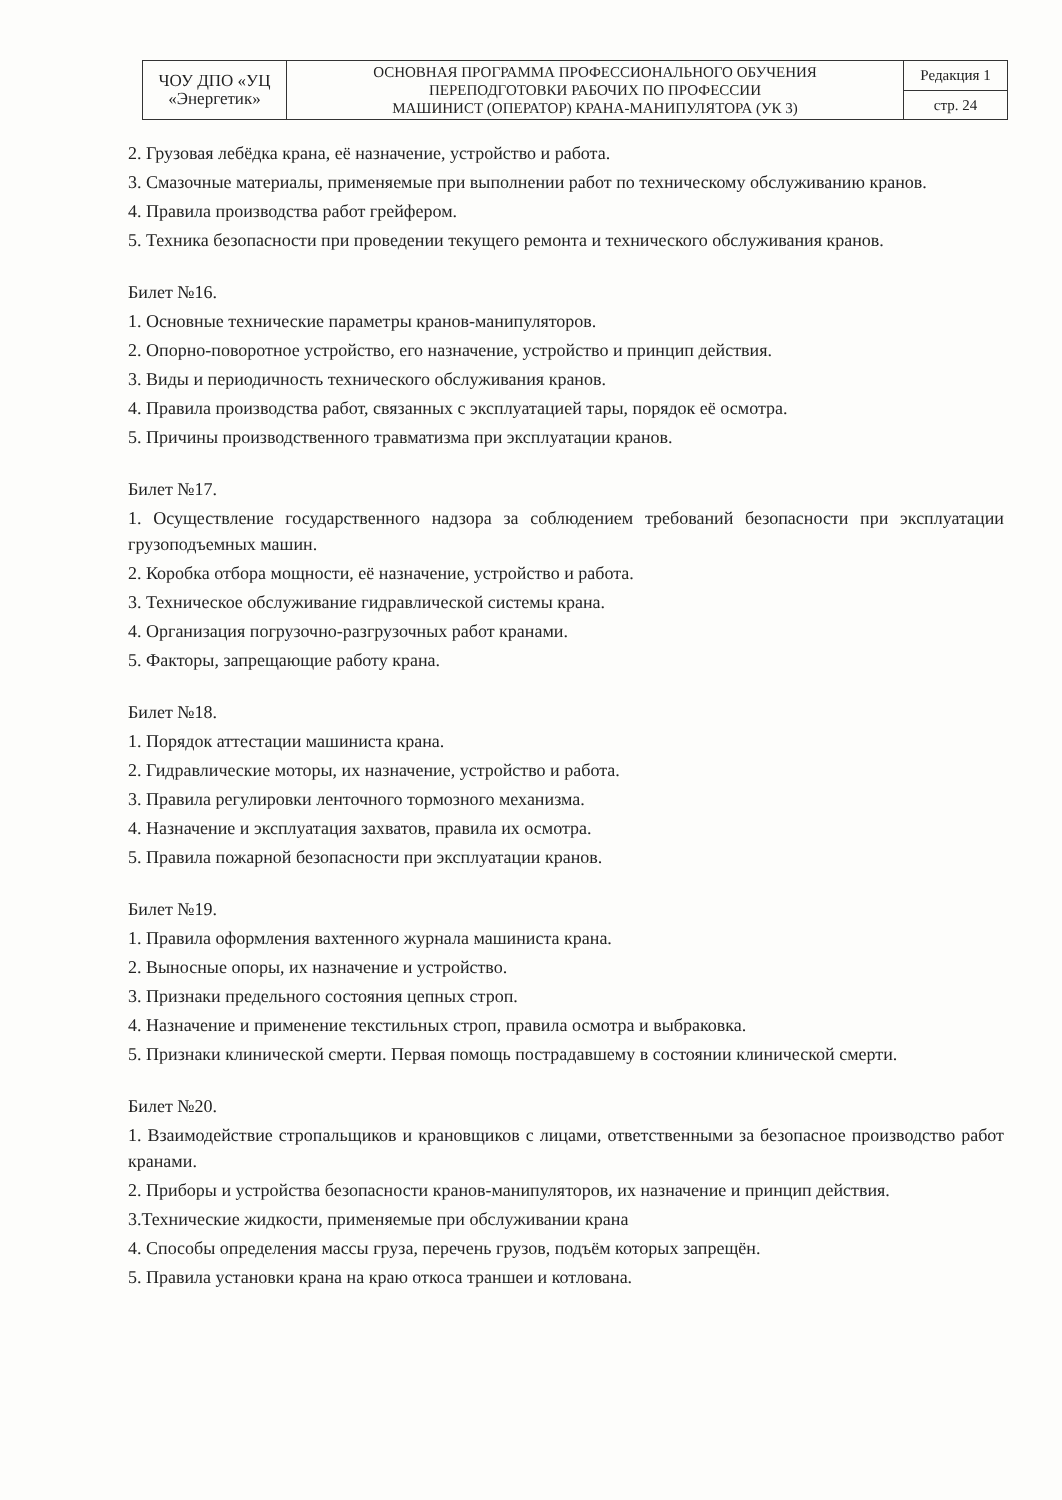| ЧОУ ДПО «УЦ «Энергетик» | ОСНОВНАЯ ПРОГРАММА ПРОФЕССИОНАЛЬНОГО ОБУЧЕНИЯ ПЕРЕПОДГОТОВКИ РАБОЧИХ ПО ПРОФЕССИИ МАШИНИСТ (ОПЕРАТОР) КРАНА-МАНИПУЛЯТОРА (УК 3) | Редакция 1 |
| | | стр. 24 |
2. Грузовая лебёдка крана, её назначение, устройство и работа.
3. Смазочные материалы, применяемые при выполнении работ по техническому обслуживанию кранов.
4. Правила производства работ грейфером.
5. Техника безопасности при проведении текущего ремонта и технического обслуживания кранов.
Билет №16.
1. Основные технические параметры кранов-манипуляторов.
2. Опорно-поворотное устройство, его назначение, устройство и принцип действия.
3. Виды и периодичность технического обслуживания кранов.
4. Правила производства работ, связанных с эксплуатацией тары, порядок её осмотра.
5. Причины производственного травматизма при эксплуатации кранов.
Билет №17.
1. Осуществление государственного надзора за соблюдением требований безопасности при эксплуатации грузоподъемных машин.
2. Коробка отбора мощности, её назначение, устройство и работа.
3. Техническое обслуживание гидравлической системы крана.
4. Организация погрузочно-разгрузочных работ кранами.
5. Факторы, запрещающие работу крана.
Билет №18.
1. Порядок аттестации машиниста крана.
2. Гидравлические моторы, их назначение, устройство и работа.
3. Правила регулировки ленточного тормозного механизма.
4. Назначение и эксплуатация захватов, правила их осмотра.
5. Правила пожарной безопасности при эксплуатации кранов.
Билет №19.
1. Правила оформления вахтенного журнала машиниста крана.
2. Выносные опоры, их назначение и устройство.
3. Признаки предельного состояния цепных строп.
4. Назначение и применение текстильных строп, правила осмотра и выбраковка.
5. Признаки клинической смерти. Первая помощь пострадавшему в состоянии клинической смерти.
Билет №20.
1. Взаимодействие стропальщиков и крановщиков с лицами, ответственными за безопасное производство работ кранами.
2. Приборы и устройства безопасности кранов-манипуляторов, их назначение и принцип действия.
3.Технические жидкости, применяемые при обслуживании крана
4. Способы определения массы груза, перечень грузов, подъём которых запрещён.
5. Правила установки крана на краю откоса траншеи и котлована.